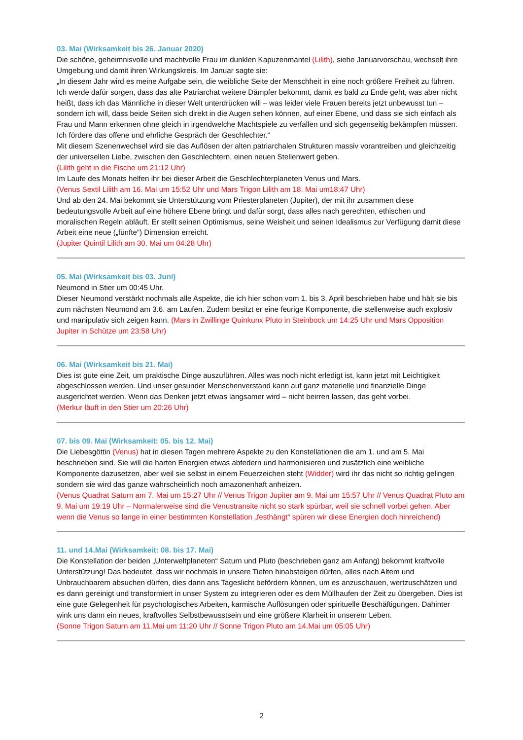03. Mai (Wirksamkeit bis 26. Januar 2020)
Die schöne, geheimnisvolle und machtvolle Frau im dunklen Kapuzenmantel (Lilith), siehe Januarvorschau, wechselt ihre Umgebung und damit ihren Wirkungskreis. Im Januar sagte sie:
„In diesem Jahr wird es meine Aufgabe sein, die weibliche Seite der Menschheit in eine noch größere Freiheit zu führen. Ich werde dafür sorgen, dass das alte Patriarchat weitere Dämpfer bekommt, damit es bald zu Ende geht, was aber nicht heißt, dass ich das Männliche in dieser Welt unterdrücken will – was leider viele Frauen bereits jetzt unbewusst tun – sondern ich will, dass beide Seiten sich direkt in die Augen sehen können, auf einer Ebene, und dass sie sich einfach als Frau und Mann erkennen ohne gleich in irgendwelche Machtspiele zu verfallen und sich gegenseitig bekämpfen müssen. Ich fördere das offene und ehrliche Gespräch der Geschlechter.“
Mit diesem Szenenwechsel wird sie das Auflösen der alten patriarchalen Strukturen massiv vorantreiben und gleichzeitig der universellen Liebe, zwischen den Geschlechtern, einen neuen Stellenwert geben.
(Lilith geht in die Fische um 21:12 Uhr)
Im Laufe des Monats helfen ihr bei dieser Arbeit die Geschlechterplaneten Venus und Mars.
(Venus Sextil Lilith am 16. Mai um 15:52 Uhr und Mars Trigon Lilith am 18. Mai um18:47 Uhr)
Und ab den 24. Mai bekommt sie Unterstützung vom Priesterplaneten (Jupiter), der mit ihr zusammen diese bedeutungsvolle Arbeit auf eine höhere Ebene bringt und dafür sorgt, dass alles nach gerechten, ethischen und moralischen Regeln abläuft. Er stellt seinen Optimismus, seine Weisheit und seinen Idealismus zur Verfügung damit diese Arbeit eine neue („fünfte“) Dimension erreicht.
(Jupiter Quintil Lilith am 30. Mai um 04:28 Uhr)
05. Mai (Wirksamkeit bis 03. Juni)
Neumond in Stier um 00:45 Uhr.
Dieser Neumond verstärkt nochmals alle Aspekte, die ich hier schon vom 1. bis 3. April beschrieben habe und hält sie bis zum nächsten Neumond am 3.6. am Laufen. Zudem besitzt er eine feurige Komponente, die stellenweise auch explosiv und manipulativ sich zeigen kann. (Mars in Zwillinge Quinkunx Pluto in Steinbock um 14:25 Uhr und Mars Opposition Jupiter in Schütze um 23:58 Uhr)
06. Mai (Wirksamkeit bis 21. Mai)
Dies ist gute eine Zeit, um praktische Dinge auszuführen. Alles was noch nicht erledigt ist, kann jetzt mit Leichtigkeit abgeschlossen werden. Und unser gesunder Menschenverstand kann auf ganz materielle und finanzielle Dinge ausgerichtet werden. Wenn das Denken jetzt etwas langsamer wird – nicht beirren lassen, das geht vorbei.
(Merkur läuft in den Stier um 20:26 Uhr)
07. bis 09. Mai (Wirksamkeit: 05. bis 12. Mai)
Die Liebesgöttin (Venus) hat in diesen Tagen mehrere Aspekte zu den Konstellationen die am 1. und am 5. Mai beschrieben sind. Sie will die harten Energien etwas abfedern und harmonisieren und zusätzlich eine weibliche Komponente dazusetzen, aber weil sie selbst in einem Feuerzeichen steht (Widder) wird ihr das nicht so richtig gelingen sondern sie wird das ganze wahrscheinlich noch amazonenhaft anheizen.
(Venus Quadrat Saturn am 7. Mai um 15:27 Uhr // Venus Trigon Jupiter am 9. Mai um 15:57 Uhr // Venus Quadrat Pluto am 9. Mai um 19:19 Uhr – Normalerweise sind die Venustransite nicht so stark spürbar, weil sie schnell vorbei gehen. Aber wenn die Venus so lange in einer bestimmten Konstellation „festhängt“ spüren wir diese Energien doch hinreichend)
11. und 14.Mai (Wirksamkeit: 08. bis 17. Mai)
Die Konstellation der beiden „Unterweltplaneten“ Saturn und Pluto (beschrieben ganz am Anfang) bekommt kraftvolle Unterstützung! Das bedeutet, dass wir nochmals in unsere Tiefen hinabsteigen dürfen, alles nach Altem und Unbrauchbarem absuchen dürfen, dies dann ans Tageslicht befördern können, um es anzuschauen, wertzuschätzen und es dann gereinigt und transformiert in unser System zu integrieren oder es dem Müllhaufen der Zeit zu übergeben. Dies ist eine gute Gelegenheit für psychologisches Arbeiten, karmische Auflösungen oder spirituelle Beschäftigungen. Dahinter wink uns dann ein neues, kraftvolles Selbstbewusstsein und eine größere Klarheit in unserem Leben.
(Sonne Trigon Saturn am 11.Mai um 11:20 Uhr // Sonne Trigon Pluto am 14.Mai um 05:05 Uhr)
2